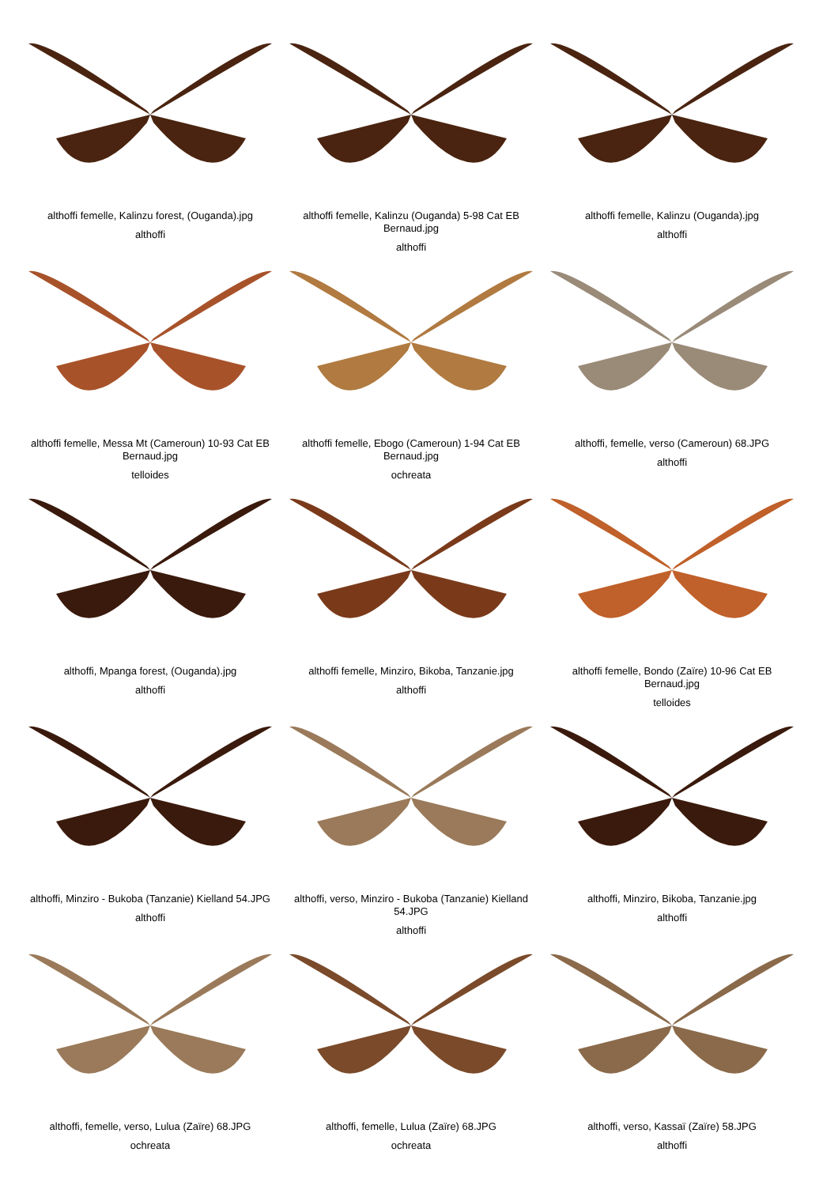althoffi femelle, Kalinzu forest, (Ouganda).jpg
althoffi
althoffi femelle, Kalinzu (Ouganda) 5-98 Cat EB Bernaud.jpg
althoffi
althoffi femelle, Kalinzu (Ouganda).jpg
althoffi
althoffi femelle, Messa Mt (Cameroun) 10-93 Cat EB Bernaud.jpg
telloides
althoffi femelle, Ebogo (Cameroun) 1-94 Cat EB Bernaud.jpg
ochreata
althoffi, femelle, verso (Cameroun) 68.JPG
althoffi
althoffi, Mpanga forest, (Ouganda).jpg
althoffi
althoffi femelle, Minziro, Bikoba, Tanzanie.jpg
althoffi
althoffi femelle, Bondo (Zaïre) 10-96 Cat EB Bernaud.jpg
telloides
althoffi, Minziro - Bukoba (Tanzanie) Kielland 54.JPG
althoffi
althoffi, verso, Minziro - Bukoba (Tanzanie) Kielland 54.JPG
althoffi
althoffi, Minziro, Bikoba, Tanzanie.jpg
althoffi
althoffi, femelle, verso, Lulua (Zaïre) 68.JPG
ochreata
althoffi, femelle, Lulua (Zaïre) 68.JPG
ochreata
althoffi, verso, Kassaï (Zaïre) 58.JPG
althoffi